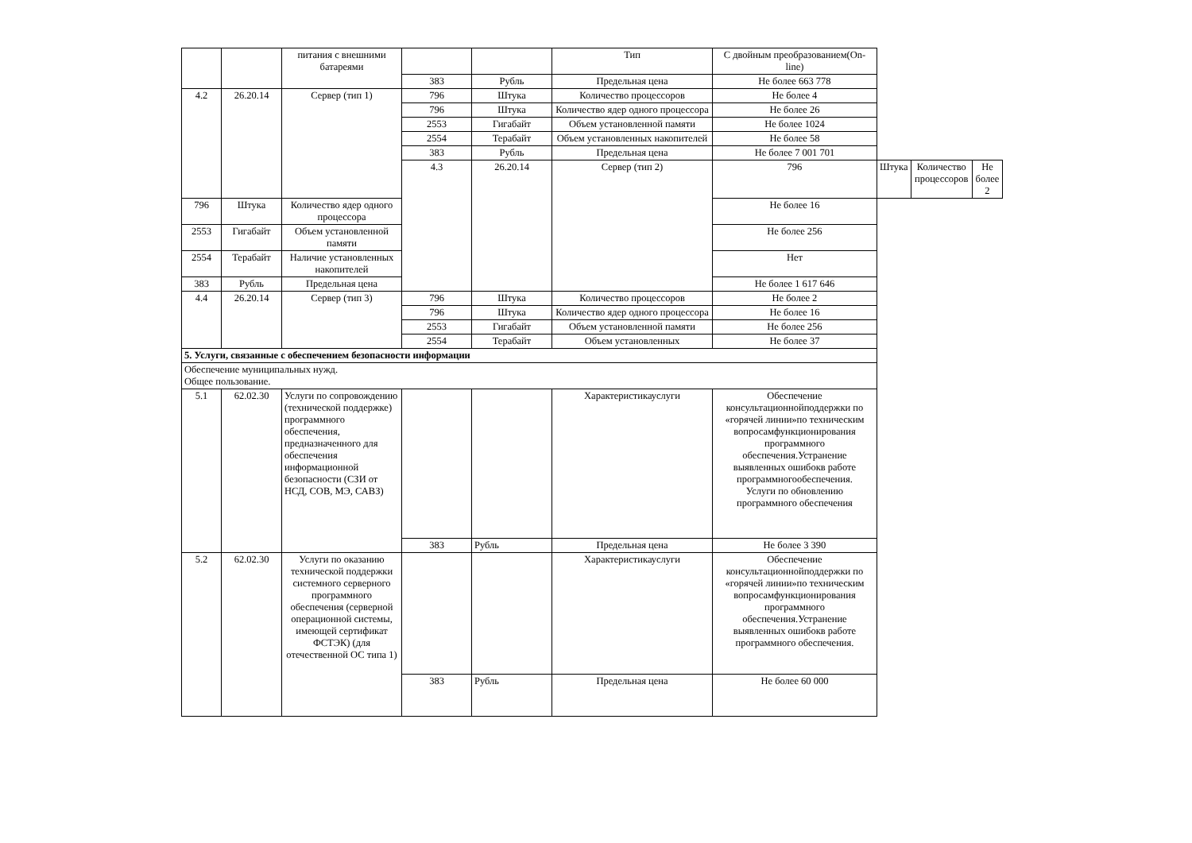| | | питания с внешними батареями | | | Тип | С двойным преобразованием(On-line) | | | |
| | | | 383 | Рубль | Предельная цена | Не более 663 778 | | | |
| 4.2 | 26.20.14 | Сервер (тип 1) | 796 | Штука | Количество процессоров | Не более 4 | | | |
| | | | 796 | Штука | Количество ядер одного процессора | Не более 26 | | | |
| | | | 2553 | Гигабайт | Объем установленной памяти | Не более 1024 | | | |
| | | | 2554 | Терабайт | Объем установленных накопителей | Не более 58 | | | |
| | | | 383 | Рубль | Предельная цена | Не более 7 001 701 | | | |
| | | | 4.3 | 26.20.14 | Сервер (тип 2) | 796 | Штука | Количество процессоров | Не более 2 |
| 796 | Штука | Количество ядер одного процессора | | | | Не более 16 | | | |
| 2553 | Гигабайт | Объем установленной памяти | | | | Не более 256 | | | |
| 2554 | Терабайт | Наличие установленных накопителей | | | | Нет | | | |
| 383 | Рубль | Предельная цена | | | | Не более 1 617 646 | | | |
| 4.4 | 26.20.14 | Сервер (тип 3) | 796 | Штука | Количество процессоров | Не более 2 | | | |
| | | | 796 | Штука | Количество ядер одного процессора | Не более 16 | | | |
| | | | 2553 | Гигабайт | Объем установленной памяти | Не более 256 | | | |
| | | | 2554 | Терабайт | Объем установленных | Не более 37 | | | |
| 5. Услуги, связанные с обеспечением безопасности информации | | | | | | | | | |
| Обеспечение муниципальных нужд. Общее пользование. | | | | | | | | | |
| 5.1 | 62.02.30 | Услуги по сопровождению (технической поддержке) программного обеспечения, предназначенного для обеспечения информационной безопасности (СЗИ от НСД, СОВ, МЭ, САВЗ) | | | Характеристикауслуги | Обеспечение консультационнойподдержки по «горячей линии»по техническим вопросамфункционирования программного обеспечения.Устранение выявленных ошибокв работе программногообеспечения. Услуги по обновлению программного обеспечения | | | |
| | | | 383 | Рубль | Предельная цена | Не более 3 390 | | | |
| 5.2 | 62.02.30 | Услуги по оказанию технической поддержки системного серверного программного обеспечения (серверной операционной системы, имеющей сертификат ФСТЭК) (для отечественной ОС типа 1) | | | Характеристикауслуги | Обеспечение консультационнойподдержки по «горячей линии»по техническим вопросамфункционирования программного обеспечения.Устранение выявленных ошибокв работе программного обеспечения. | | | |
| | | | 383 | Рубль | Предельная цена | Не более 60 000 | | | |